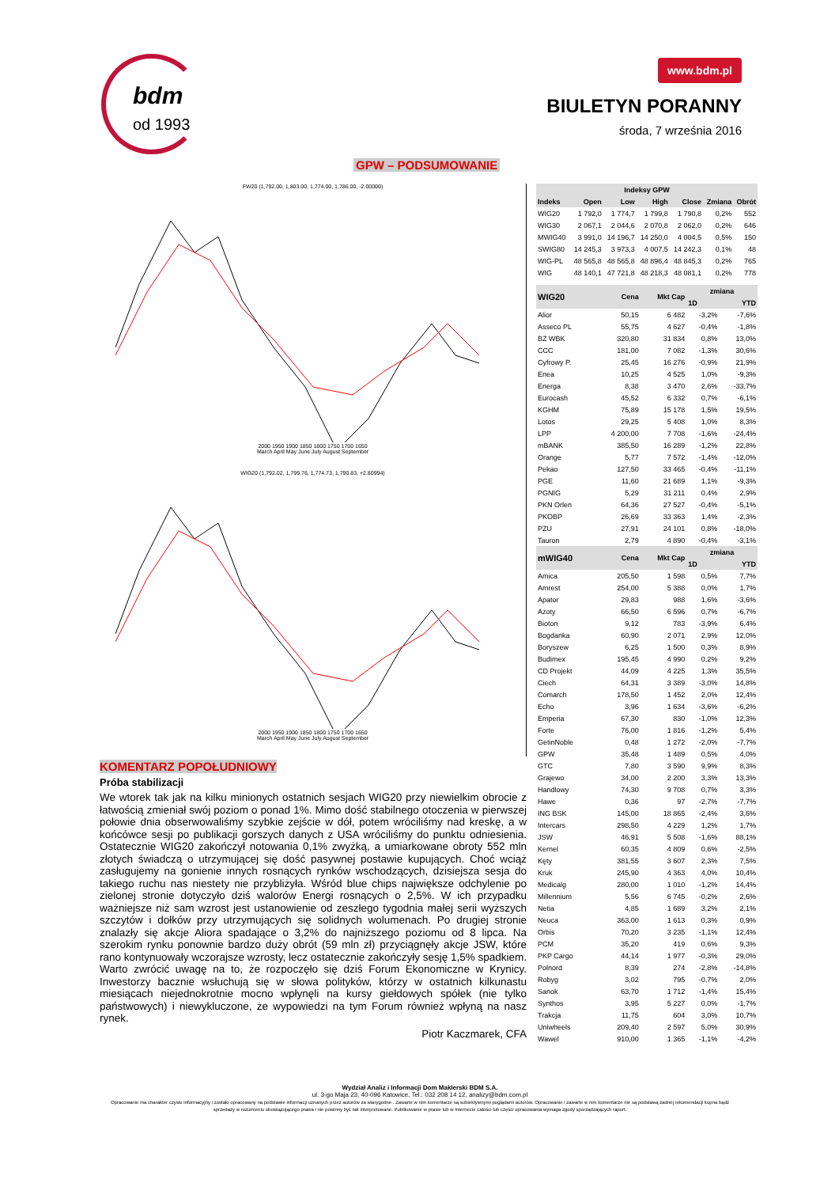bdm
od 1993
www.bdm.pl
BIULETYN PORANNY
środa, 7 września 2016
GPW – PODSUMOWANIE
FW20 (1,792.00, 1,803.00, 1,774.00, 1,786.00, -2.00000)
2000 1950 1900 1850 1800 1750 1700 1650
March April May June July August September
WIG20 (1,792.02, 1,799.76, 1,774.73, 1,790.83, +2.80994)
2000 1950 1900 1850 1800 1750 1700 1650
March April May June July August September
KOMENTARZ POPOŁUDNIOWY
Próba stabilizacji
We wtorek tak jak na kilku minionych ostatnich sesjach WIG20 przy niewielkim obrocie z łatwością zmieniał swój poziom o ponad 1%. Mimo dość stabilnego otoczenia w pierwszej połowie dnia obserwowaliśmy szybkie zejście w dół, potem wróciliśmy nad kreskę, a w końcówce sesji po publikacji gorszych danych z USA wróciliśmy do punktu odniesienia. Ostatecznie WIG20 zakończył notowania 0,1% zwyżką, a umiarkowane obroty 552 mln złotych świadczą o utrzymującej się dość pasywnej postawie kupujących. Choć wciąż zasługujemy na gonienie innych rosnących rynków wschodzących, dzisiejsza sesja do takiego ruchu nas niestety nie przybliżyła. Wśród blue chips największe odchylenie po zielonej stronie dotyczyło dziś walorów Energi rosnących o 2,5%. W ich przypadku ważniejsze niż sam wzrost jest ustanowienie od zeszłego tygodnia małej serii wyższych szczytów i dołków przy utrzymujących się solidnych wolumenach. Po drugiej stronie znalazły się akcje Aliora spadające o 3,2% do najniższego poziomu od 8 lipca. Na szerokim rynku ponownie bardzo duży obrót (59 mln zł) przyciągnęły akcje JSW, które rano kontynuowały wczorajsze wzrosty, lecz ostatecznie zakończyły sesję 1,5% spadkiem. Warto zwrócić uwagę na to, że rozpoczęło się dziś Forum Ekonomiczne w Krynicy. Inwestorzy bacznie wsłuchują się w słowa polityków, którzy w ostatnich kilkunastu miesiącach niejednokrotnie mocno wpłynęli na kursy giełdowych spółek (nie tylko państwowych) i niewykluczone, że wypowiedzi na tym Forum również wpłyną na nasz rynek.
Piotr Kaczmarek, CFA
| Indeksy GPW | | | | | | |
| --- | --- | --- | --- | --- | --- | --- |
| Indeks | Open | Low | High | Close | Zmiana | Obrót |
| WIG20 | 1 792,0 | 1 774,7 | 1 799,8 | 1 790,8 | 0,2% | 552 |
| WIG30 | 2 067,1 | 2 044,6 | 2 070,8 | 2 062,0 | 0,2% | 646 |
| MWIG40 | 3 991,0 | 14 196,7 | 14 250,0 | 4 004,5 | 0,5% | 150 |
| SWIG80 | 14 245,3 | 3 973,3 | 4 007,5 | 14 242,3 | 0,1% | 48 |
| WIG-PL | 48 565,8 | 48 565,8 | 48 896,4 | 48 845,3 | 0,2% | 765 |
| WIG | 48 140,1 | 47 721,8 | 48 218,3 | 48 081,1 | 0,2% | 778 |
| WIG20 | Cena | Mkt Cap | zmiana | |
| --- | --- | --- | --- | --- |
| | | | 1D | YTD |
| Alior | 50,15 | 6 482 | -3,2% | -7,6% |
| Asseco PL | 55,75 | 4 627 | -0,4% | -1,8% |
| BZ WBK | 320,80 | 31 834 | 0,8% | 13,0% |
| CCC | 181,00 | 7 082 | -1,3% | 30,6% |
| Cyfrowy P. | 25,45 | 16 276 | -0,9% | 21,9% |
| Enea | 10,25 | 4 525 | 1,0% | -9,3% |
| Energa | 8,38 | 3 470 | 2,6% | -33,7% |
| Eurocash | 45,52 | 6 332 | 0,7% | -6,1% |
| KGHM | 75,89 | 15 178 | 1,5% | 19,5% |
| Lotos | 29,25 | 5 408 | 1,0% | 8,3% |
| LPP | 4 200,00 | 7 708 | -1,6% | -24,4% |
| mBANK | 385,50 | 16 289 | -1,2% | 22,8% |
| Orange | 5,77 | 7 572 | -1,4% | -12,0% |
| Pekao | 127,50 | 33 465 | -0,4% | -11,1% |
| PGE | 11,60 | 21 689 | 1,1% | -9,3% |
| PGNIG | 5,29 | 31 211 | 0,4% | 2,9% |
| PKN Orlen | 64,36 | 27 527 | -0,4% | -5,1% |
| PKOBP | 26,69 | 33 363 | 1,4% | -2,3% |
| PZU | 27,91 | 24 101 | 0,8% | -18,0% |
| Tauron | 2,79 | 4 890 | -0,4% | -3,1% |
| mWIG40 | Cena | Mkt Cap | zmiana | |
| | | | 1D | YTD |
| Amica | 205,50 | 1 598 | 0,5% | 7,7% |
| Amrest | 254,00 | 5 388 | 0,0% | 1,7% |
| Apator | 29,83 | 988 | 1,6% | -3,6% |
| Azoty | 66,50 | 6 596 | 0,7% | -6,7% |
| Bioton | 9,12 | 783 | -3,9% | 6,4% |
| Bogdanka | 60,90 | 2 071 | 2,9% | 12,0% |
| Boryszew | 6,25 | 1 500 | 0,3% | 8,9% |
| Budimex | 195,45 | 4 990 | 0,2% | 9,2% |
| CD Projekt | 44,09 | 4 225 | 1,3% | 35,5% |
| Ciech | 64,31 | 3 389 | -3,0% | 14,8% |
| Comarch | 178,50 | 1 452 | 2,0% | 12,4% |
| Echo | 3,96 | 1 634 | -3,6% | -6,2% |
| Emperia | 67,30 | 830 | -1,0% | 12,3% |
| Forte | 76,00 | 1 816 | -1,2% | 5,4% |
| GetinNoble | 0,48 | 1 272 | -2,0% | -7,7% |
| GPW | 35,48 | 1 489 | 0,5% | 4,0% |
| GTC | 7,80 | 3 590 | 9,9% | 8,3% |
| Grajewo | 34,00 | 2 200 | 3,3% | 13,3% |
| Handlowy | 74,30 | 9 708 | 0,7% | 3,3% |
| Hawe | 0,36 | 97 | -2,7% | -7,7% |
| ING BSK | 145,00 | 18 865 | -2,4% | 3,6% |
| Intercars | 298,50 | 4 229 | 1,2% | 1,7% |
| JSW | 46,91 | 5 508 | -1,6% | 88,1% |
| Kernel | 60,35 | 4 809 | 0,6% | -2,5% |
| Kęty | 381,55 | 3 607 | 2,3% | 7,5% |
| Kruk | 245,90 | 4 363 | 4,0% | 10,4% |
| Medicalg | 280,00 | 1 010 | -1,2% | 14,4% |
| Millennium | 5,56 | 6 745 | -0,2% | 2,6% |
| Netia | 4,85 | 1 689 | 3,2% | 2,1% |
| Neuca | 363,00 | 1 613 | 0,3% | 0,9% |
| Orbis | 70,20 | 3 235 | -1,1% | 12,4% |
| PCM | 35,20 | 419 | 0,6% | 9,3% |
| PKP Cargo | 44,14 | 1 977 | -0,3% | 29,0% |
| Polnord | 8,39 | 274 | -2,8% | -14,8% |
| Robyg | 3,02 | 795 | -0,7% | 2,0% |
| Sanok | 63,70 | 1 712 | -1,4% | 15,4% |
| Synthos | 3,95 | 5 227 | 0,0% | -1,7% |
| Trakcja | 11,75 | 604 | 3,0% | 10,7% |
| Uniwheels | 209,40 | 2 597 | 5,0% | 30,9% |
| Wawel | 910,00 | 1 365 | -1,1% | -4,2% |
Wydział Analiz i Informacji Dom Maklerski BDM S.A.
ul. 3-go Maja 23, 40-096 Katowice, Tel.: 032 208 14 12, analizy@bdm.com.pl
Opracowanie ma charakter czysto informacyjny i zostało opracowany na podstawie informacji uznanych przez autorów za wiarygodne . Zawarte w nim komentarze są subiektywnymi poglądami autorów. Opracowanie i zawarte w nim komentarze nie są podstawą żadnej rekomendacji kupna bądź sprzedaży w rozumieniu obowiązującego prawa i nie powinny być tak interpretowane. Publikowanie w prasie lub w Internecie całości lub części opracowania wymaga zgody sporządzających raport.